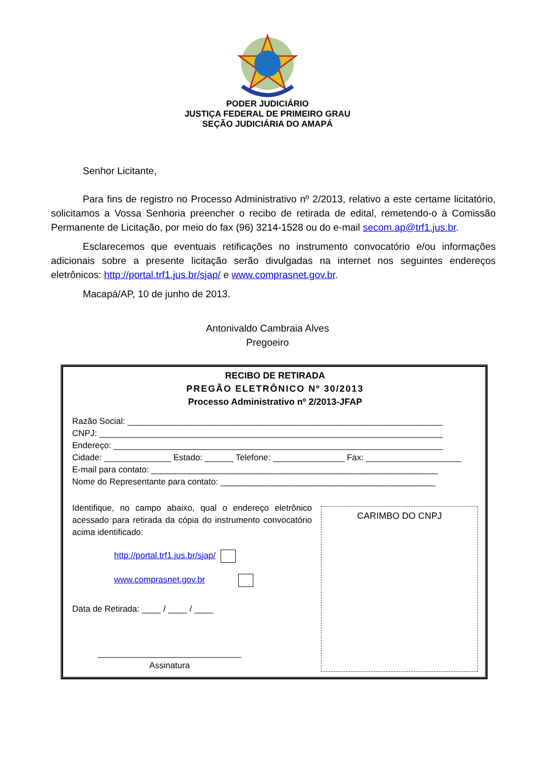PODER JUDICIÁRIO
JUSTIÇA FEDERAL DE PRIMEIRO GRAU
SEÇÃO JUDICIÁRIA DO AMAPÁ
Senhor Licitante,
Para fins de registro no Processo Administrativo nº 2/2013, relativo a este certame licitatório, solicitamos a Vossa Senhoria preencher o recibo de retirada de edital, remetendo-o à Comissão Permanente de Licitação, por meio do fax (96) 3214-1528 ou do e-mail secom.ap@trf1.jus.br.
Esclarecemos que eventuais retificações no instrumento convocatório e/ou informações adicionais sobre a presente licitação serão divulgadas na internet nos seguintes endereços eletrônicos: http://portal.trf1.jus.br/sjap/ e www.comprasnet.gov.br.
Macapá/AP, 10 de junho de 2013.
Antonivaldo Cambraia Alves
Pregoeiro
RECIBO DE RETIRADA
PREGÃO ELETRÔNICO Nº 30/2013
Processo Administrativo nº 2/2013-JFAP
Razão Social: __________________________________________________________________
CNPJ: ________________________________________________________________________
Endereço: _____________________________________________________________________
Cidade: ______________ Estado: ______ Telefone: _______________ Fax: ____________________
E-mail para contato: ____________________________________________________________
Nome do Representante para contato: _____________________________________________
Identifique, no campo abaixo, qual o endereço eletrônico acessado para retirada da cópia do instrumento convocatório acima identificado:
http://portal.trf1.jus.br/sjap/
www.comprasnet.gov.br
Data de Retirada: ____ / ____ / ____
______________________________
Assinatura
CARIMBO DO CNPJ